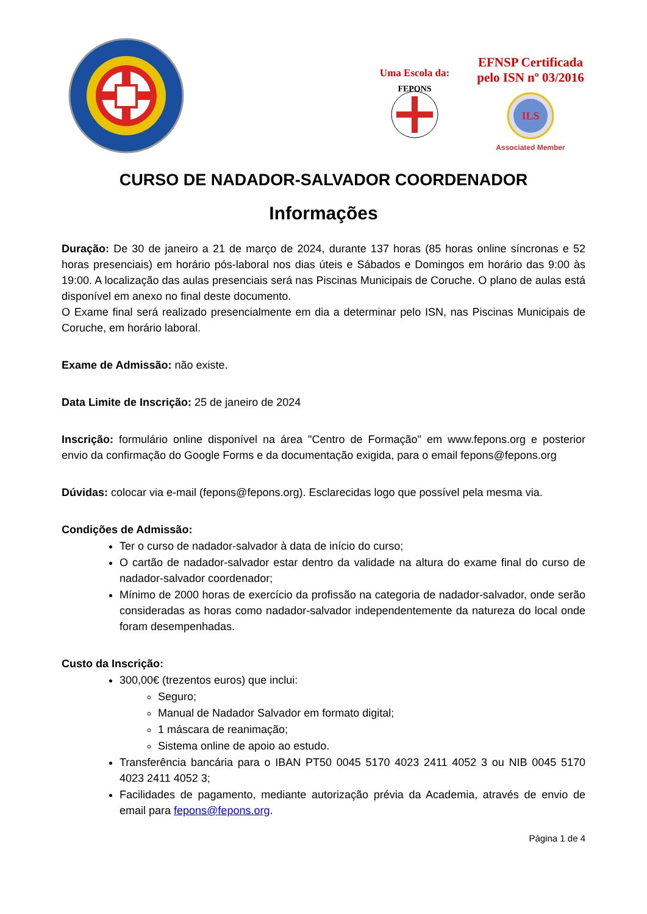Uma Escola da:
FEPONS
EFNSP Certificada
pelo ISN nº 03/2016
ILS
Associated Member
CURSO DE NADADOR-SALVADOR COORDENADOR
Informações
Duração: De 30 de janeiro a 21 de março de 2024, durante 137 horas (85 horas online síncronas e 52 horas presenciais) em horário pós-laboral nos dias úteis e Sábados e Domingos em horário das 9:00 às 19:00. A localização das aulas presenciais será nas Piscinas Municipais de Coruche. O plano de aulas está disponível em anexo no final deste documento.
O Exame final será realizado presencialmente em dia a determinar pelo ISN, nas Piscinas Municipais de Coruche, em horário laboral.
Exame de Admissão: não existe.
Data Limite de Inscrição: 25 de janeiro de 2024
Inscrição: formulário online disponível na área "Centro de Formação" em www.fepons.org e posterior envio da confirmação do Google Forms e da documentação exigida, para o email fepons@fepons.org
Dúvidas: colocar via e-mail (fepons@fepons.org). Esclarecidas logo que possível pela mesma via.
Condições de Admissão:
Ter o curso de nadador-salvador à data de início do curso;
O cartão de nadador-salvador estar dentro da validade na altura do exame final do curso de nadador-salvador coordenador;
Mínimo de 2000 horas de exercício da profissão na categoria de nadador-salvador, onde serão consideradas as horas como nadador-salvador independentemente da natureza do local onde foram desempenhadas.
Custo da Inscrição:
300,00€ (trezentos euros) que inclui:
Seguro;
Manual de Nadador Salvador em formato digital;
1 máscara de reanimação;
Sistema online de apoio ao estudo.
Transferência bancária para o IBAN PT50 0045 5170 4023 2411 4052 3 ou NIB 0045 5170 4023 2411 4052 3;
Facilidades de pagamento, mediante autorização prévia da Academia, através de envio de email para fepons@fepons.org.
Página 1 de 4